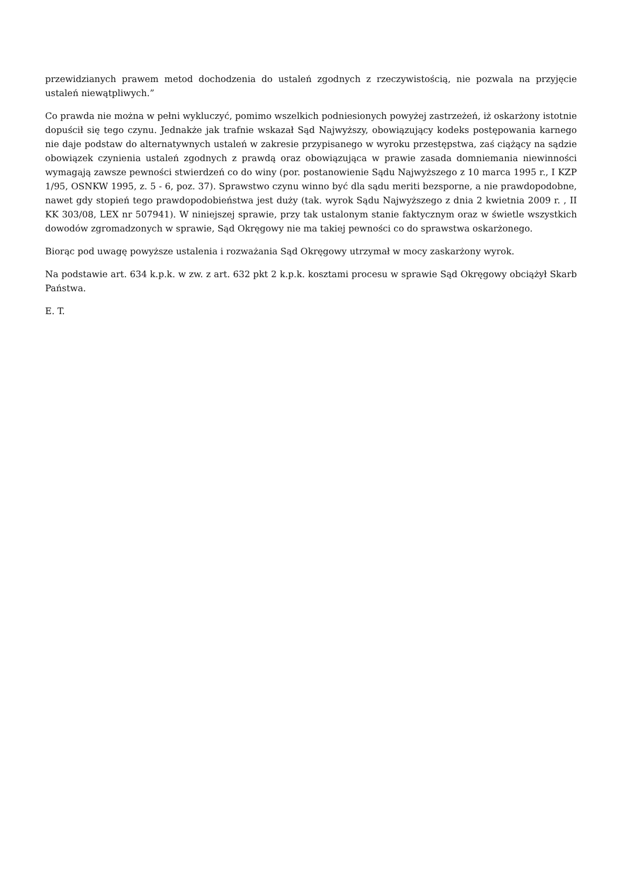przewidzianych prawem metod dochodzenia do ustaleń zgodnych z rzeczywistością, nie pozwala na przyjęcie ustaleń niewątpliwych.”
Co prawda nie można w pełni wykluczyć, pomimo wszelkich podniesionych powyżej zastrzeżeń, iż oskarżony istotnie dopuścił się tego czynu. Jednakże jak trafnie wskazał Sąd Najwyższy, obowiązujący kodeks postępowania karnego nie daje podstaw do alternatywnych ustaleń w zakresie przypisanego w wyroku przestępstwa, zaś ciążący na sądzie obowiązek czynienia ustaleń zgodnych z prawdą oraz obowiązująca w prawie zasada domniemania niewinności wymagają zawsze pewności stwierdzeń co do winy (por. postanowienie Sądu Najwyższego z 10 marca 1995 r., I KZP 1/95, OSNKW 1995, z. 5 - 6, poz. 37). Sprawstwo czynu winno być dla sądu meriti bezsporne, a nie prawdopodobne, nawet gdy stopień tego prawdopodobieństwa jest duży (tak. wyrok Sądu Najwyższego z dnia 2 kwietnia 2009 r. , II KK 303/08, LEX nr 507941). W niniejszej sprawie, przy tak ustalonym stanie faktycznym oraz w świetle wszystkich dowodów zgromadzonych w sprawie, Sąd Okręgowy nie ma takiej pewności co do sprawstwa oskarżonego.
Biorąc pod uwagę powyższe ustalenia i rozważania Sąd Okręgowy utrzymał w mocy zaskarżony wyrok.
Na podstawie art. 634 k.p.k. w zw. z art. 632 pkt 2 k.p.k. kosztami procesu w sprawie Sąd Okręgowy obciążył Skarb Państwa.
E. T.